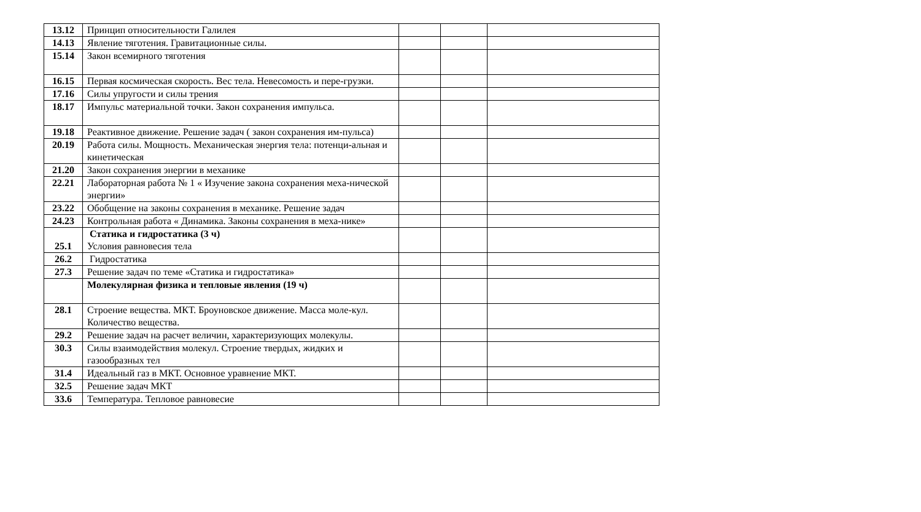| 13.12 | Принцип относительности Галилея | | | |
| 14.13 | Явление тяготения. Гравитационные силы. | | | |
| 15.14 | Закон всемирного тяготения | | | |
| 16.15 | Первая космическая скорость. Вес тела. Невесомость и пере-грузки. | | | |
| 17.16 | Силы упругости и силы трения | | | |
| 18.17 | Импульс материальной точки. Закон сохранения импульса. | | | |
| 19.18 | Реактивное движение. Решение задач ( закон сохранения им-пульса) | | | |
| 20.19 | Работа силы. Мощность. Механическая энергия тела: потенци-альная и кинетическая | | | |
| 21.20 | Закон сохранения энергии в механике | | | |
| 22.21 | Лабораторная работа № 1 « Изучение закона сохранения меха-нической энергии» | | | |
| 23.22 | Обобщение на законы сохранения в механике. Решение задач | | | |
| 24.23 | Контрольная работа « Динамика. Законы сохранения в меха-нике» | | | |
| 25.1 | Статика и гидростатика (3 ч) Условия равновесия тела | | | |
| 26.2 | Гидростатика | | | |
| 27.3 | Решение задач по теме «Статика и гидростатика» | | | |
| | Молекулярная физика и тепловые явления (19 ч) | | | |
| 28.1 | Строение вещества. МКТ. Броуновское движение. Масса моле-кул. Количество вещества. | | | |
| 29.2 | Решение задач на расчет величин, характеризующих молекулы. | | | |
| 30.3 | Силы взаимодействия молекул. Строение твердых, жидких и газообразных тел | | | |
| 31.4 | Идеальный газ в МКТ. Основное уравнение МКТ. | | | |
| 32.5 | Решение задач МКТ | | | |
| 33.6 | Температура. Тепловое равновесие | | | |